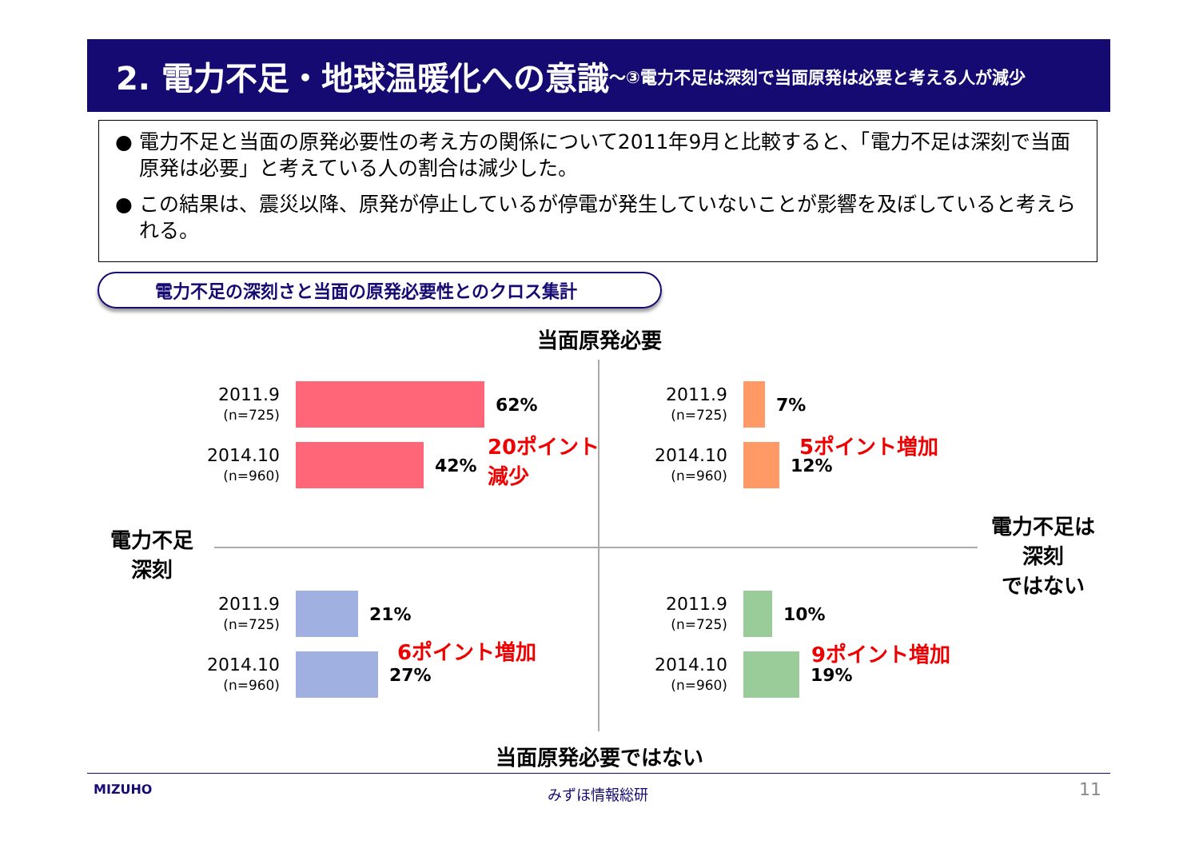2. 電力不足・地球温暖化への意識 ～③電力不足は深刻で当面原発は必要と考える人が減少
● 電力不足と当面の原発必要性の考え方の関係について2011年9月と比較すると、「電力不足は深刻で当面原発は必要」と考えている人の割合は減少した。
● この結果は、震災以降、原発が停止しているが停電が発生していないことが影響を及ぼしていると考えられる。
電力不足の深刻さと当面の原発必要性とのクロス集計
当面原発必要
電力不足
深刻
電力不足は
深刻
ではない
2011.9
(n=725)
62%
2014.10
(n=960)
42%
20ポイント
減少
2011.9
(n=725)
7%
2014.10
(n=960)
12%
5ポイント増加
2011.9
(n=725)
21%
2014.10
(n=960)
27%
6ポイント増加
2011.9
(n=725)
10%
2014.10
(n=960)
19%
9ポイント増加
当面原発必要ではない
MIZUHO みずほ情報総研 11